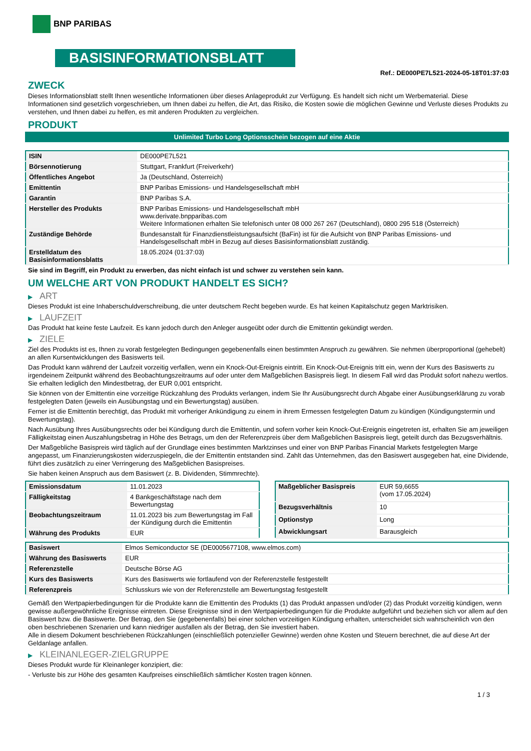BNP PARIBAS
BASISINFORMATIONSBLATT
Ref.: DE000PE7L521-2024-05-18T01:37:03
ZWECK
Dieses Informationsblatt stellt Ihnen wesentliche Informationen über dieses Anlageprodukt zur Verfügung. Es handelt sich nicht um Werbematerial. Diese Informationen sind gesetzlich vorgeschrieben, um Ihnen dabei zu helfen, die Art, das Risiko, die Kosten sowie die möglichen Gewinne und Verluste dieses Produkts zu verstehen, und Ihnen dabei zu helfen, es mit anderen Produkten zu vergleichen.
PRODUKT
Unlimited Turbo Long Optionsschein bezogen auf eine Aktie
| ISIN | DE000PE7L521 |
| Börsennotierung | Stuttgart, Frankfurt (Freiverkehr) |
| Öffentliches Angebot | Ja (Deutschland, Österreich) |
| Emittentin | BNP Paribas Emissions- und Handelsgesellschaft mbH |
| Garantin | BNP Paribas S.A. |
| Hersteller des Produkts | BNP Paribas Emissions- und Handelsgesellschaft mbH www.derivate.bnpparibas.com Weitere Informationen erhalten Sie telefonisch unter 08 000 267 267 (Deutschland), 0800 295 518 (Österreich) |
| Zuständige Behörde | Bundesanstalt für Finanzdienstleistungsaufsicht (BaFin) ist für die Aufsicht von BNP Paribas Emissions- und Handelsgesellschaft mbH in Bezug auf dieses Basisinformationsblatt zuständig. |
| Erstelldatum des Basisinformationsblatts | 18.05.2024 (01:37:03) |
Sie sind im Begriff, ein Produkt zu erwerben, das nicht einfach ist und schwer zu verstehen sein kann.
UM WELCHE ART VON PRODUKT HANDELT ES SICH?
▶ ART
Dieses Produkt ist eine Inhaberschuldverschreibung, die unter deutschem Recht begeben wurde. Es hat keinen Kapitalschutz gegen Marktrisiken.
▶ LAUFZEIT
Das Produkt hat keine feste Laufzeit. Es kann jedoch durch den Anleger ausgeübt oder durch die Emittentin gekündigt werden.
▶ ZIELE
Ziel des Produkts ist es, Ihnen zu vorab festgelegten Bedingungen gegebenenfalls einen bestimmten Anspruch zu gewähren. Sie nehmen überproportional (gehebelt) an allen Kursentwicklungen des Basiswerts teil.
Das Produkt kann während der Laufzeit vorzeitig verfallen, wenn ein Knock-Out-Ereignis eintritt. Ein Knock-Out-Ereignis tritt ein, wenn der Kurs des Basiswerts zu irgendeinem Zeitpunkt während des Beobachtungszeitraums auf oder unter dem Maßgeblichen Basispreis liegt. In diesem Fall wird das Produkt sofort nahezu wertlos. Sie erhalten lediglich den Mindestbetrag, der EUR 0,001 entspricht.
Sie können von der Emittentin eine vorzeitige Rückzahlung des Produkts verlangen, indem Sie Ihr Ausübungsrecht durch Abgabe einer Ausübungserklärung zu vorab festgelegten Daten (jeweils ein Ausübungstag und ein Bewertungstag) ausüben.
Ferner ist die Emittentin berechtigt, das Produkt mit vorheriger Ankündigung zu einem in ihrem Ermessen festgelegten Datum zu kündigen (Kündigungstermin und Bewertungstag).
Nach Ausübung Ihres Ausübungsrechts oder bei Kündigung durch die Emittentin, und sofern vorher kein Knock-Out-Ereignis eingetreten ist, erhalten Sie am jeweiligen Fälligkeitstag einen Auszahlungsbetrag in Höhe des Betrags, um den der Referenzpreis über dem Maßgeblichen Basispreis liegt, geteilt durch das Bezugsverhältnis.
Der Maßgebliche Basispreis wird täglich auf der Grundlage eines bestimmten Marktzinses und einer von BNP Paribas Financial Markets festgelegten Marge angepasst, um Finanzierungskosten widerzuspiegeln, die der Emittentin entstanden sind. Zahlt das Unternehmen, das den Basiswert ausgegeben hat, eine Dividende, führt dies zusätzlich zu einer Verringerung des Maßgeblichen Basispreises.
Sie haben keinen Anspruch aus dem Basiswert (z. B. Dividenden, Stimmrechte).
| Emissionsdatum | 11.01.2023 |
| Fälligkeitstag | 4 Bankgeschäftstage nach dem Bewertungstag |
| Beobachtungszeitraum | 11.01.2023 bis zum Bewertungstag im Fall der Kündigung durch die Emittentin |
| Währung des Produkts | EUR |
| Maßgeblicher Basispreis | EUR 59,6655 (vom 17.05.2024) |
| Bezugsverhältnis | 10 |
| Optionstyp | Long |
| Abwicklungsart | Barausgleich |
| Basiswert | Elmos Semiconductor SE (DE0005677108, www.elmos.com) |
| Währung des Basiswerts | EUR |
| Referenzstelle | Deutsche Börse AG |
| Kurs des Basiswerts | Kurs des Basiswerts wie fortlaufend von der Referenzstelle festgestellt |
| Referenzpreis | Schlusskurs wie von der Referenzstelle am Bewertungstag festgestellt |
Gemäß den Wertpapierbedingungen für die Produkte kann die Emittentin des Produkts (1) das Produkt anpassen und/oder (2) das Produkt vorzeitig kündigen, wenn gewisse außergewöhnliche Ereignisse eintreten. Diese Ereignisse sind in den Wertpapierbedingungen für die Produkte aufgeführt und beziehen sich vor allem auf den Basiswert bzw. die Basiswerte. Der Betrag, den Sie (gegebenenfalls) bei einer solchen vorzeitigen Kündigung erhalten, unterscheidet sich wahrscheinlich von den oben beschriebenen Szenarien und kann niedriger ausfallen als der Betrag, den Sie investiert haben.
Alle in diesem Dokument beschriebenen Rückzahlungen (einschließlich potenzieller Gewinne) werden ohne Kosten und Steuern berechnet, die auf diese Art der Geldanlage anfallen.
▶ KLEINANLEGER-ZIELGRUPPE
Dieses Produkt wurde für Kleinanleger konzipiert, die:
- Verluste bis zur Höhe des gesamten Kaufpreises einschließlich sämtlicher Kosten tragen können.
1 / 3